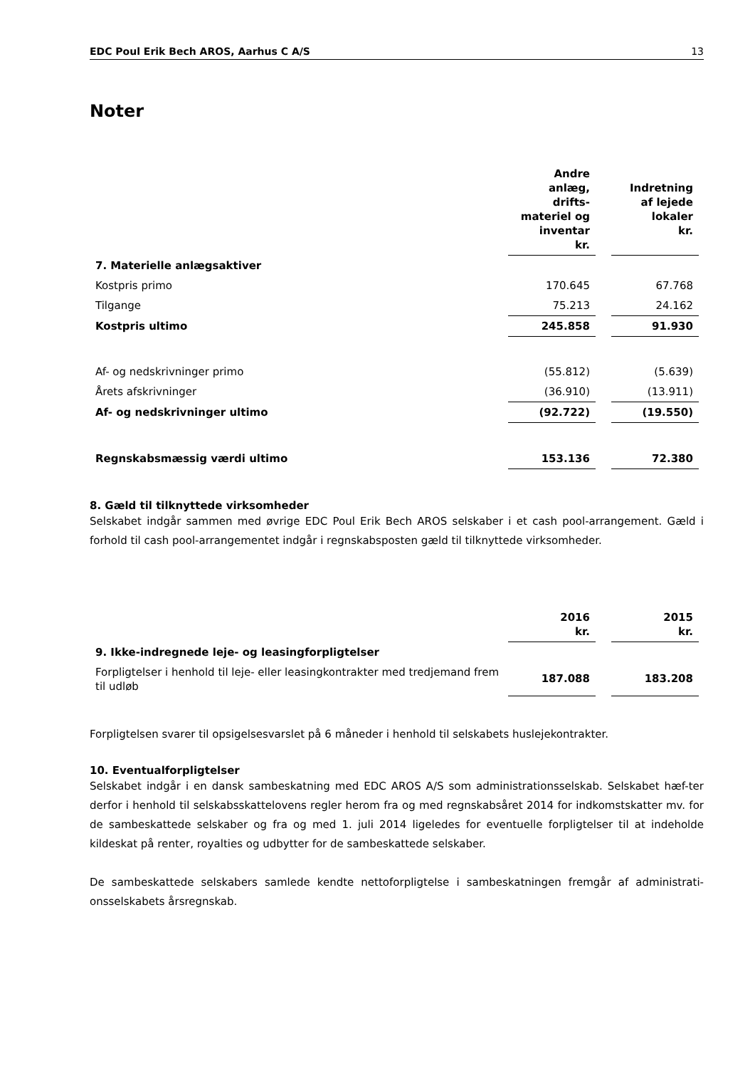EDC Poul Erik Bech AROS, Aarhus C A/S 13
Noter
| | Andre anlæg, drifts- materiel og inventar kr. | | Indretning af lejede lokaler kr. |
| 7. Materielle anlægsaktiver | | | |
| Kostpris primo | 170.645 | | 67.768 |
| Tilgange | 75.213 | | 24.162 |
| Kostpris ultimo | 245.858 | | 91.930 |
| Af- og nedskrivninger primo | (55.812) | | (5.639) |
| Årets afskrivninger | (36.910) | | (13.911) |
| Af- og nedskrivninger ultimo | (92.722) | | (19.550) |
| Regnskabsmæssig værdi ultimo | 153.136 | | 72.380 |
8. Gæld til tilknyttede virksomheder
Selskabet indgår sammen med øvrige EDC Poul Erik Bech AROS selskaber i et cash pool-arrangement. Gæld i forhold til cash pool-arrangementet indgår i regnskabsposten gæld til tilknyttede virksomheder.
| | 2016 kr. | | 2015 kr. |
| 9. Ikke-indregnede leje- og leasingforpligtelser | | | |
| Forpligtelser i henhold til leje- eller leasingkontrakter med tredjemand frem til udløb | 187.088 | | 183.208 |
Forpligtelsen svarer til opsigelsesvarslet på 6 måneder i henhold til selskabets huslejekontrakter.
10. Eventualforpligtelser
Selskabet indgår i en dansk sambeskatning med EDC AROS A/S som administrationsselskab. Selskabet hæf-ter derfor i henhold til selskabsskattelovens regler herom fra og med regnskabsåret 2014 for indkomstskatter mv. for de sambeskattede selskaber og fra og med 1. juli 2014 ligeledes for eventuelle forpligtelser til at indeholde kildeskat på renter, royalties og udbytter for de sambeskattede selskaber.
De sambeskattede selskabers samlede kendte nettoforpligtelse i sambeskatningen fremgår af administrati-onsselskabets årsregnskab.